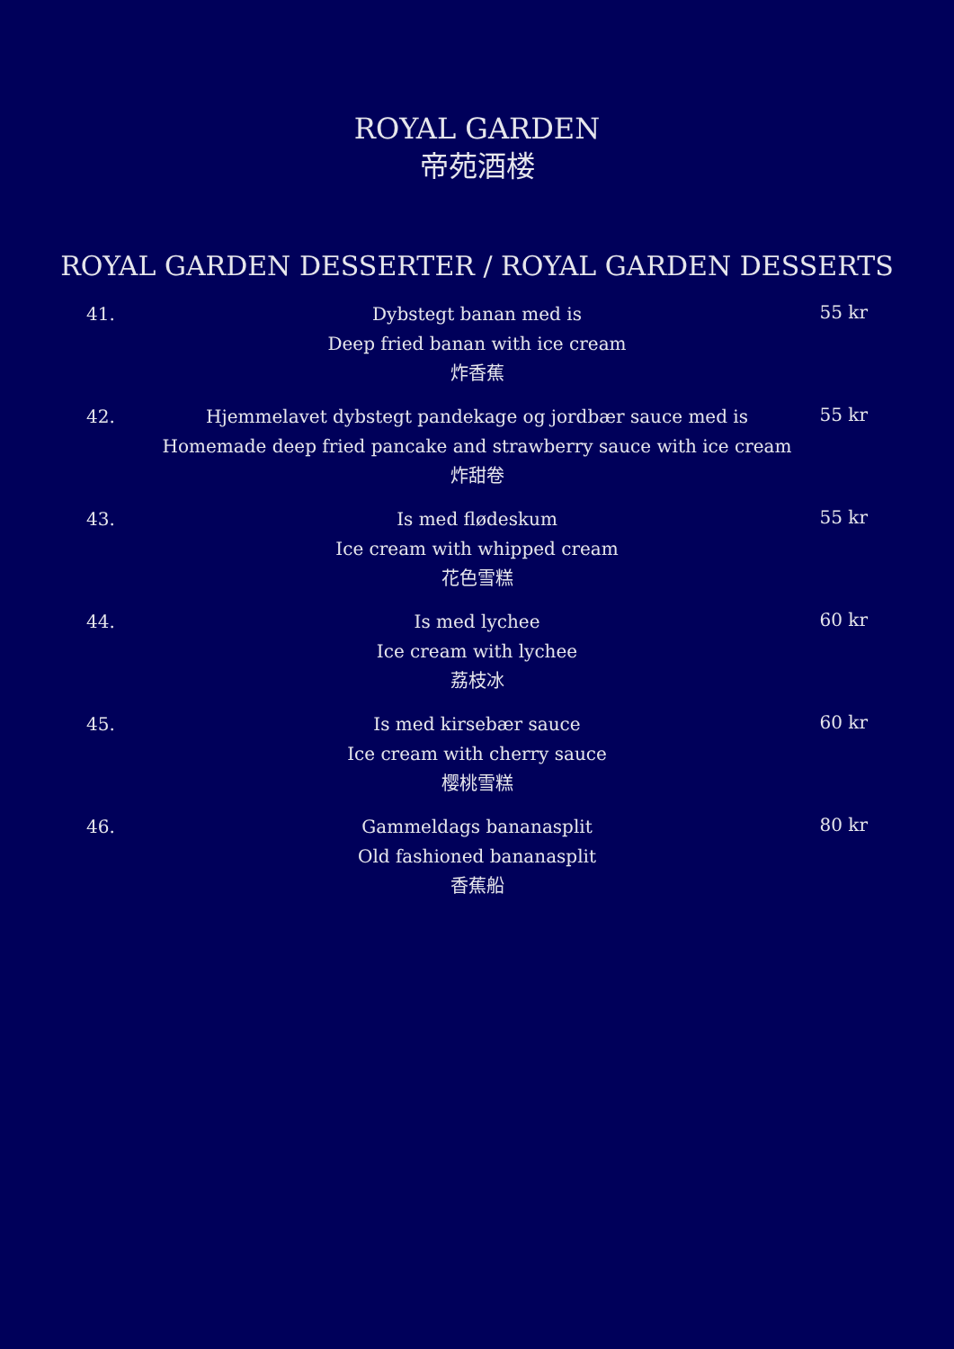ROYAL GARDEN
帝苑酒楼
ROYAL GARDEN DESSERTER / ROYAL GARDEN DESSERTS
41.
Dybstegt banan med is
Deep fried banan with ice cream
炸香蕉
55 kr
42.
Hjemmelavet dybstegt pandekage og jordbær sauce med is
Homemade deep fried pancake and strawberry sauce with ice cream
炸甜卷
55 kr
43.
Is med flødeskum
Ice cream with whipped cream
花色雪糕
55 kr
44.
Is med lychee
Ice cream with lychee
荔枝冰
60 kr
45.
Is med kirsebær sauce
Ice cream with cherry sauce
樱桃雪糕
60 kr
46.
Gammeldags bananasplit
Old fashioned bananasplit
香蕉船
80 kr